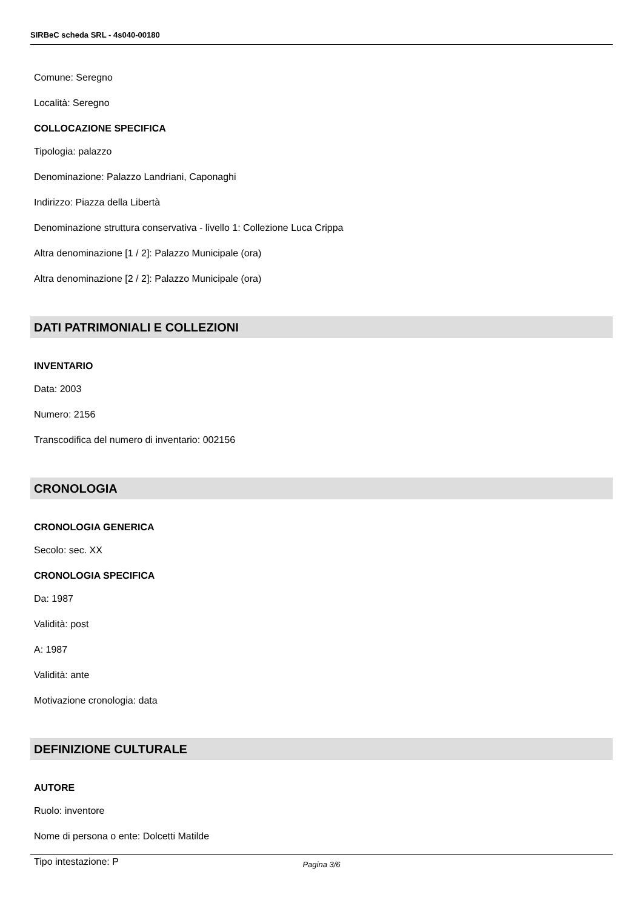SIRBeC scheda SRL - 4s040-00180
Comune: Seregno
Località: Seregno
COLLOCAZIONE SPECIFICA
Tipologia: palazzo
Denominazione: Palazzo Landriani, Caponaghi
Indirizzo: Piazza della Libertà
Denominazione struttura conservativa - livello 1: Collezione Luca Crippa
Altra denominazione [1 / 2]: Palazzo Municipale (ora)
Altra denominazione [2 / 2]: Palazzo Municipale (ora)
DATI PATRIMONIALI E COLLEZIONI
INVENTARIO
Data: 2003
Numero: 2156
Transcodifica del numero di inventario: 002156
CRONOLOGIA
CRONOLOGIA GENERICA
Secolo: sec. XX
CRONOLOGIA SPECIFICA
Da: 1987
Validità: post
A: 1987
Validità: ante
Motivazione cronologia: data
DEFINIZIONE CULTURALE
AUTORE
Ruolo: inventore
Nome di persona o ente: Dolcetti Matilde
Tipo intestazione: P
Pagina 3/6